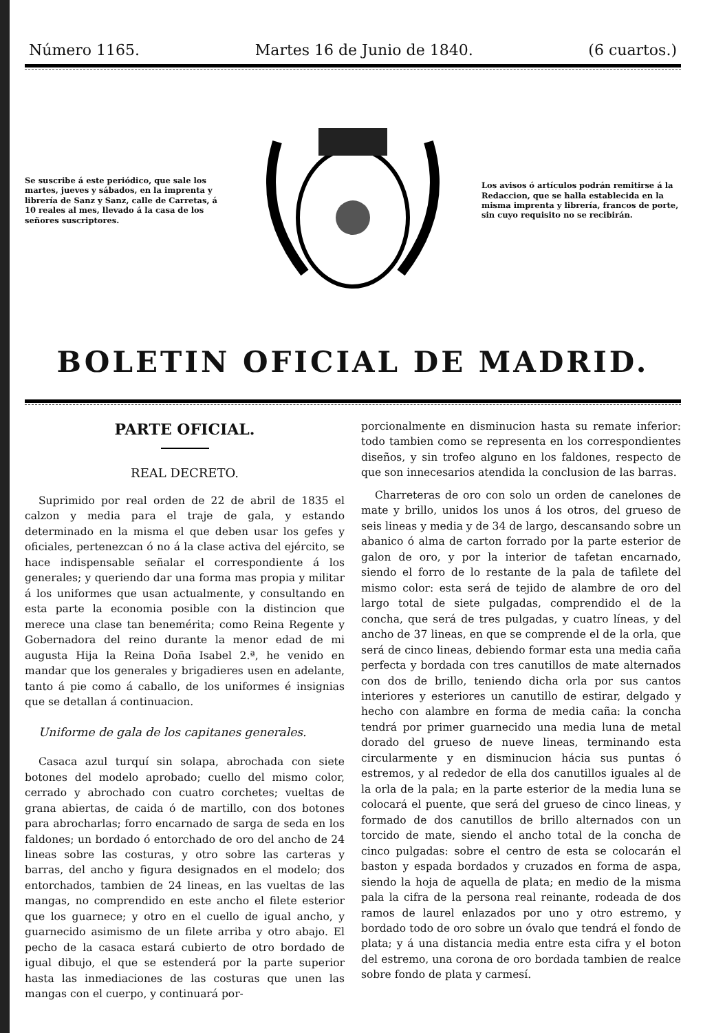Número 1165. Martes 16 de Junio de 1840. (6 cuartos.)
Se suscribe á este periódico, que sale los martes, jueves y sábados, en la imprenta y librería de Sanz y Sanz, calle de Carretas, á 10 reales al mes, llevado á la casa de los señores suscriptores.
Los avisos ó artículos podrán remitirse á la Redaccion, que se halla establecida en la misma imprenta y librería, francos de porte, sin cuyo requisito no se recibirán.
BOLETIN OFICIAL DE MADRID.
PARTE OFICIAL.
REAL DECRETO.
Suprimido por real orden de 22 de abril de 1835 el calzon y media para el traje de gala, y estando determinado en la misma el que deben usar los gefes y oficiales, pertenezcan ó no á la clase activa del ejército, se hace indispensable señalar el correspondiente á los generales; y queriendo dar una forma mas propia y militar á los uniformes que usan actualmente, y consultando en esta parte la economia posible con la distincion que merece una clase tan benemérita; como Reina Regente y Gobernadora del reino durante la menor edad de mi augusta Hija la Reina Doña Isabel 2.ª, he venido en mandar que los generales y brigadieres usen en adelante, tanto á pie como á caballo, de los uniformes é insignias que se detallan á continuacion.
Uniforme de gala de los capitanes generales.
Casaca azul turquí sin solapa, abrochada con siete botones del modelo aprobado; cuello del mismo color, cerrado y abrochado con cuatro corchetes; vueltas de grana abiertas, de caida ó de martillo, con dos botones para abrocharlas; forro encarnado de sarga de seda en los faldones; un bordado ó entorchado de oro del ancho de 24 lineas sobre las costuras, y otro sobre las carteras y barras, del ancho y figura designados en el modelo; dos entorchados, tambien de 24 lineas, en las vueltas de las mangas, no comprendido en este ancho el filete esterior que los guarnece; y otro en el cuello de igual ancho, y guarnecido asimismo de un filete arriba y otro abajo. El pecho de la casaca estará cubierto de otro bordado de igual dibujo, el que se estenderá por la parte superior hasta las inmediaciones de las costuras que unen las mangas con el cuerpo, y continuará por-
porcionalmente en disminucion hasta su remate inferior: todo tambien como se representa en los correspondientes diseños, y sin trofeo alguno en los faldones, respecto de que son innecesarios atendida la conclusion de las barras.
Charreteras de oro con solo un orden de canelones de mate y brillo, unidos los unos á los otros, del grueso de seis lineas y media y de 34 de largo, descansando sobre un abanico ó alma de carton forrado por la parte esterior de galon de oro, y por la interior de tafetan encarnado, siendo el forro de lo restante de la pala de tafilete del mismo color: esta será de tejido de alambre de oro del largo total de siete pulgadas, comprendido el de la concha, que será de tres pulgadas, y cuatro líneas, y del ancho de 37 lineas, en que se comprende el de la orla, que será de cinco lineas, debiendo formar esta una media caña perfecta y bordada con tres canutillos de mate alternados con dos de brillo, teniendo dicha orla por sus cantos interiores y esteriores un canutillo de estirar, delgado y hecho con alambre en forma de media caña: la concha tendrá por primer guarnecido una media luna de metal dorado del grueso de nueve lineas, terminando esta circularmente y en disminucion hácia sus puntas ó estremos, y al rededor de ella dos canutillos iguales al de la orla de la pala; en la parte esterior de la media luna se colocará el puente, que será del grueso de cinco lineas, y formado de dos canutillos de brillo alternados con un torcido de mate, siendo el ancho total de la concha de cinco pulgadas: sobre el centro de esta se colocarán el baston y espada bordados y cruzados en forma de aspa, siendo la hoja de aquella de plata; en medio de la misma pala la cifra de la persona real reinante, rodeada de dos ramos de laurel enlazados por uno y otro estremo, y bordado todo de oro sobre un óvalo que tendrá el fondo de plata; y á una distancia media entre esta cifra y el boton del estremo, una corona de oro bordada tambien de realce sobre fondo de plata y carmesí.